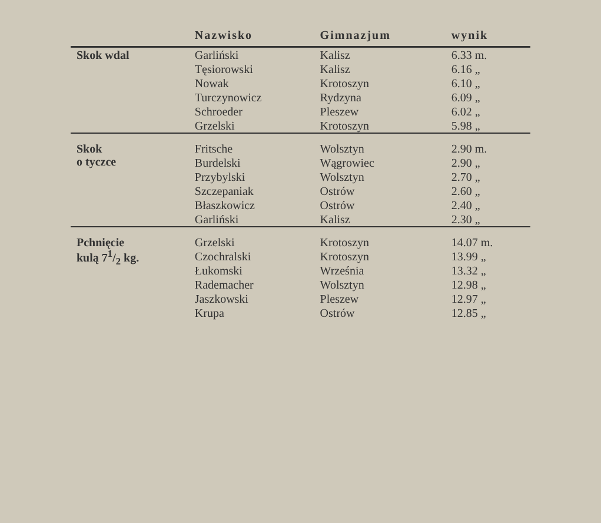| | Nazwisko | Gimnazjum | wynik |
| --- | --- | --- | --- |
| Skok wdal | Garliński | Kalisz | 6.33 m. |
| | Tęsiorowski | Kalisz | 6.16 „ |
| | Nowak | Krotoszyn | 6.10 „ |
| | Turczynowicz | Rydzyna | 6.09 „ |
| | Schroeder | Pleszew | 6.02 „ |
| | Grzelski | Krotoszyn | 5.98 „ |
| Skok o tyczce | Fritsche | Wolsztyn | 2.90 m. |
| | Burdelski | Wągrowiec | 2.90 „ |
| | Przybylski | Wolsztyn | 2.70 „ |
| | Szczepaniak | Ostrów | 2.60 „ |
| | Błaszkowicz | Ostrów | 2.40 „ |
| | Garliński | Kalisz | 2.30 „ |
| Pchnięcie kulą 71/2 kg. | Grzelski | Krotoszyn | 14.07 m. |
| | Czochralski | Krotoszyn | 13.99 „ |
| | Łukomski | Września | 13.32 „ |
| | Rademacher | Wolsztyn | 12.98 „ |
| | Jaszkowski | Pleszew | 12.97 „ |
| | Krupa | Ostrów | 12.85 „ |